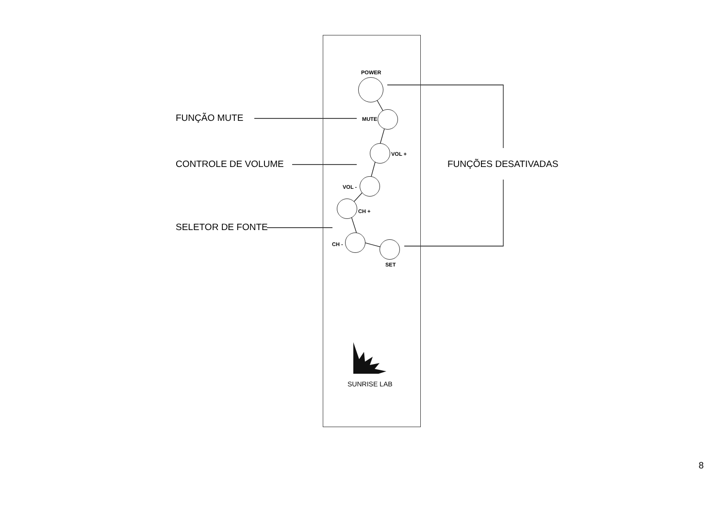POWER
MUTE
VOL +
VOL -
CH +
CH -
SET
SUNRISE LAB
FUNÇÃO MUTE
CONTROLE DE VOLUME
SELETOR DE FONTE
FUNÇÕES DESATIVADAS
8